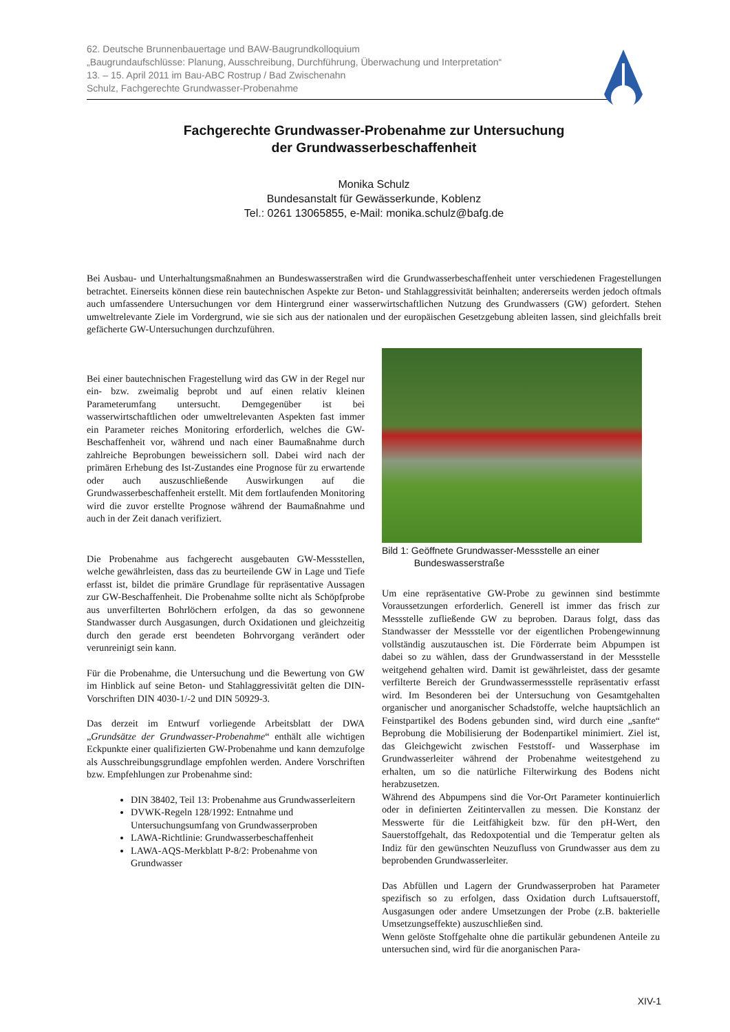62. Deutsche Brunnenbauertage und BAW-Baugrundkolloquium
„Baugrundaufschlüsse: Planung, Ausschreibung, Durchführung, Überwachung und Interpretation“
13. – 15. April 2011 im Bau-ABC Rostrup / Bad Zwischenahn
Schulz, Fachgerechte Grundwasser-Probenahme
Fachgerechte Grundwasser-Probenahme zur Untersuchung
der Grundwasserbeschaffenheit
Monika Schulz
Bundesanstalt für Gewässerkunde, Koblenz
Tel.: 0261 13065855, e-Mail: monika.schulz@bafg.de
Bei Ausbau- und Unterhaltungsmaßnahmen an Bundeswasserstraßen wird die Grundwasserbeschaffenheit unter verschiedenen Fragestellungen betrachtet. Einerseits können diese rein bautechnischen Aspekte zur Beton- und Stahlaggressivität beinhalten; andererseits werden jedoch oftmals auch umfassendere Untersuchungen vor dem Hintergrund einer wasserwirtschaftlichen Nutzung des Grundwassers (GW) gefordert. Stehen umweltrelevante Ziele im Vordergrund, wie sie sich aus der nationalen und der europäischen Gesetzgebung ableiten lassen, sind gleichfalls breit gefächerte GW-Untersuchungen durchzuführen.
Bei einer bautechnischen Fragestellung wird das GW in der Regel nur ein- bzw. zweimalig beprobt und auf einen relativ kleinen Parameterumfang untersucht. Demgegenüber ist bei wasserwirtschaftlichen oder umweltrelevanten Aspekten fast immer ein Parameter reiches Monitoring erforderlich, welches die GW-Beschaffenheit vor, während und nach einer Baumaßnahme durch zahlreiche Beprobungen beweissichern soll. Dabei wird nach der primären Erhebung des Ist-Zustandes eine Prognose für zu erwartende oder auch auszuschließende Auswirkungen auf die Grundwasserbeschaffenheit erstellt. Mit dem fortlaufenden Monitoring wird die zuvor erstellte Prognose während der Baumaßnahme und auch in der Zeit danach verifiziert.
Die Probenahme aus fachgerecht ausgebauten GW-Messstellen, welche gewährleisten, dass das zu beurteilende GW in Lage und Tiefe erfasst ist, bildet die primäre Grundlage für repräsentative Aussagen zur GW-Beschaffenheit. Die Probenahme sollte nicht als Schöpfprobe aus unverfilterten Bohrlöchern erfolgen, da das so gewonnene Standwasser durch Ausgasungen, durch Oxidationen und gleichzeitig durch den gerade erst beendeten Bohrvorgang verändert oder verunreinigt sein kann.
Für die Probenahme, die Untersuchung und die Bewertung von GW im Hinblick auf seine Beton- und Stahlaggressivität gelten die DIN-Vorschriften DIN 4030-1/-2 und DIN 50929-3.
Das derzeit im Entwurf vorliegende Arbeitsblatt der DWA „Grundsätze der Grundwasser-Probenahme“ enthält alle wichtigen Eckpunkte einer qualifizierten GW-Probenahme und kann demzufolge als Ausschreibungsgrundlage empfohlen werden. Andere Vorschriften bzw. Empfehlungen zur Probenahme sind:
DIN 38402, Teil 13: Probenahme aus Grundwasserleitern
DVWK-Regeln 128/1992: Entnahme und Untersuchungsumfang von Grundwasserproben
LAWA-Richtlinie: Grundwasserbeschaffenheit
LAWA-AQS-Merkblatt P-8/2: Probenahme von Grundwasser
Bild 1: Geöffnete Grundwasser-Messstelle an einer
Bundeswasserstraße
Um eine repräsentative GW-Probe zu gewinnen sind bestimmte Voraussetzungen erforderlich. Generell ist immer das frisch zur Messstelle zufließende GW zu beproben. Daraus folgt, dass das Standwasser der Messstelle vor der eigentlichen Probengewinnung vollständig auszutauschen ist. Die Förderrate beim Abpumpen ist dabei so zu wählen, dass der Grundwasserstand in der Messstelle weitgehend gehalten wird. Damit ist gewährleistet, dass der gesamte verfilterte Bereich der Grundwassermessstelle repräsentativ erfasst wird. Im Besonderen bei der Untersuchung von Gesamtgehalten organischer und anorganischer Schadstoffe, welche hauptsächlich an Feinstpartikel des Bodens gebunden sind, wird durch eine „sanfte“ Beprobung die Mobilisierung der Bodenpartikel minimiert. Ziel ist, das Gleichgewicht zwischen Feststoff- und Wasserphase im Grundwasserleiter während der Probenahme weitestgehend zu erhalten, um so die natürliche Filterwirkung des Bodens nicht herabzusetzen.
Während des Abpumpens sind die Vor-Ort Parameter kontinuierlich oder in definierten Zeitintervallen zu messen. Die Konstanz der Messwerte für die Leitfähigkeit bzw. für den pH-Wert, den Sauerstoffgehalt, das Redoxpotential und die Temperatur gelten als Indiz für den gewünschten Neuzufluss von Grundwasser aus dem zu beprobenden Grundwasserleiter.
Das Abfüllen und Lagern der Grundwasserproben hat Parameter spezifisch so zu erfolgen, dass Oxidation durch Luftsauerstoff, Ausgasungen oder andere Umsetzungen der Probe (z.B. bakterielle Umsetzungseffekte) auszuschließen sind.
Wenn gelöste Stoffgehalte ohne die partikulär gebundenen Anteile zu untersuchen sind, wird für die anorganischen Para-
XIV-1